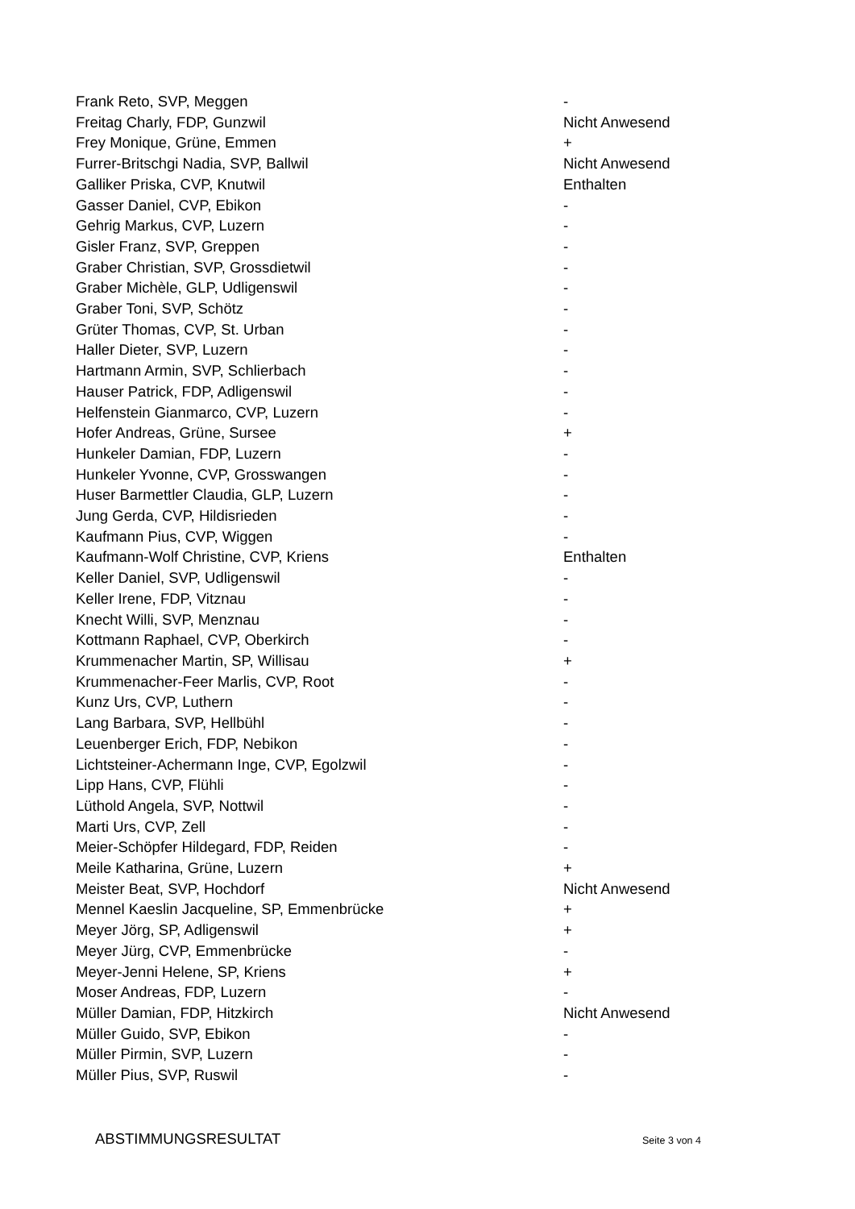| Frank Reto, SVP, Meggen | - |
| Freitag Charly, FDP, Gunzwil | Nicht Anwesend |
| Frey Monique, Grüne, Emmen | + |
| Furrer-Britschgi Nadia, SVP, Ballwil | Nicht Anwesend |
| Galliker Priska, CVP, Knutwil | Enthalten |
| Gasser Daniel, CVP, Ebikon | - |
| Gehrig Markus, CVP, Luzern | - |
| Gisler Franz, SVP, Greppen | - |
| Graber Christian, SVP, Grossdietwil | - |
| Graber Michèle, GLP, Udligenswil | - |
| Graber Toni, SVP, Schötz | - |
| Grüter Thomas, CVP, St. Urban | - |
| Haller Dieter, SVP, Luzern | - |
| Hartmann Armin, SVP, Schlierbach | - |
| Hauser Patrick, FDP, Adligenswil | - |
| Helfenstein Gianmarco, CVP, Luzern | - |
| Hofer Andreas, Grüne, Sursee | + |
| Hunkeler Damian, FDP, Luzern | - |
| Hunkeler Yvonne, CVP, Grosswangen | - |
| Huser Barmettler Claudia, GLP, Luzern | - |
| Jung Gerda, CVP, Hildisrieden | - |
| Kaufmann Pius, CVP, Wiggen | - |
| Kaufmann-Wolf Christine, CVP, Kriens | Enthalten |
| Keller Daniel, SVP, Udligenswil | - |
| Keller Irene, FDP, Vitznau | - |
| Knecht Willi, SVP, Menznau | - |
| Kottmann Raphael, CVP, Oberkirch | - |
| Krummenacher Martin, SP, Willisau | + |
| Krummenacher-Feer Marlis, CVP, Root | - |
| Kunz Urs, CVP, Luthern | - |
| Lang Barbara, SVP, Hellbühl | - |
| Leuenberger Erich, FDP, Nebikon | - |
| Lichtsteiner-Achermann Inge, CVP, Egolzwil | - |
| Lipp Hans, CVP, Flühli | - |
| Lüthold Angela, SVP, Nottwil | - |
| Marti Urs, CVP, Zell | - |
| Meier-Schöpfer Hildegard, FDP, Reiden | - |
| Meile Katharina, Grüne, Luzern | + |
| Meister Beat, SVP, Hochdorf | Nicht Anwesend |
| Mennel Kaeslin Jacqueline, SP, Emmenbrücke | + |
| Meyer Jörg, SP, Adligenswil | + |
| Meyer Jürg, CVP, Emmenbrücke | - |
| Meyer-Jenni Helene, SP, Kriens | + |
| Moser Andreas, FDP, Luzern | - |
| Müller Damian, FDP, Hitzkirch | Nicht Anwesend |
| Müller Guido, SVP, Ebikon | - |
| Müller Pirmin, SVP, Luzern | - |
| Müller Pius, SVP, Ruswil | - |
ABSTIMMUNGSRESULTAT Seite 3 von 4